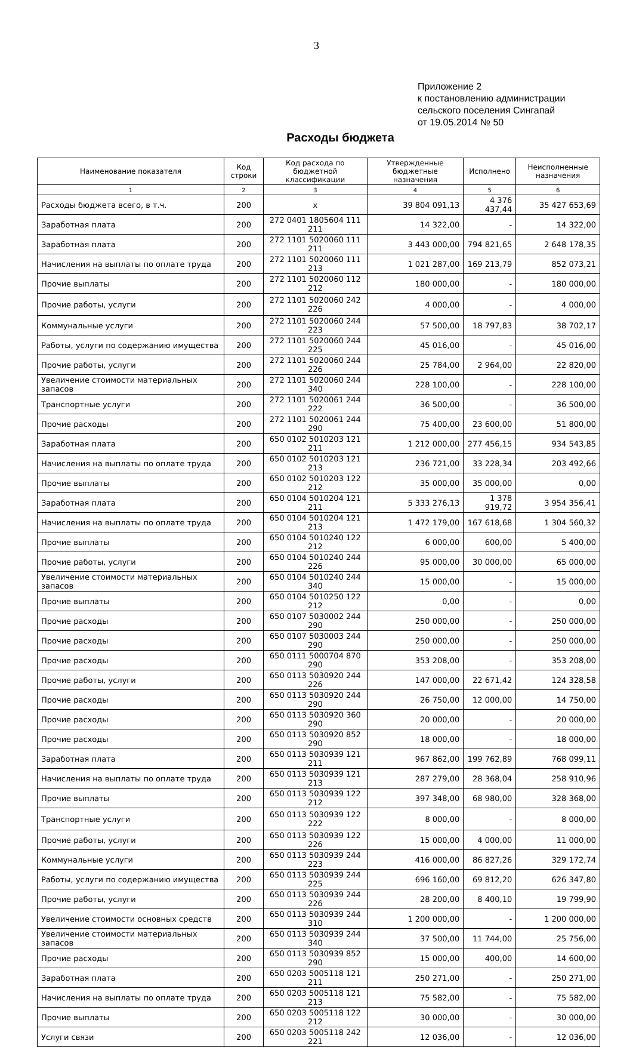3
Приложение 2
к постановлению администрации
сельского поселения Сингапай
от 19.05.2014 № 50
Расходы бюджета
| Наименование показателя | Код строки | Код расхода по бюджетной классификации | Утвержденные бюджетные назначения | Исполнено | Неисполненные назначения |
| --- | --- | --- | --- | --- | --- |
| 1 | 2 | 3 | 4 | 5 | 6 |
| Расходы бюджета всего, в т.ч. | 200 | x | 39 804 091,13 | 4 376 437,44 | 35 427 653,69 |
| Заработная плата | 200 | 272 0401 1805604 111 211 | 14 322,00 | - | 14 322,00 |
| Заработная плата | 200 | 272 1101 5020060 111 211 | 3 443 000,00 | 794 821,65 | 2 648 178,35 |
| Начисления на выплаты по оплате труда | 200 | 272 1101 5020060 111 213 | 1 021 287,00 | 169 213,79 | 852 073,21 |
| Прочие выплаты | 200 | 272 1101 5020060 112 212 | 180 000,00 | - | 180 000,00 |
| Прочие работы, услуги | 200 | 272 1101 5020060 242 226 | 4 000,00 | - | 4 000,00 |
| Коммунальные услуги | 200 | 272 1101 5020060 244 223 | 57 500,00 | 18 797,83 | 38 702,17 |
| Работы, услуги по содержанию имущества | 200 | 272 1101 5020060 244 225 | 45 016,00 | - | 45 016,00 |
| Прочие работы, услуги | 200 | 272 1101 5020060 244 226 | 25 784,00 | 2 964,00 | 22 820,00 |
| Увеличение стоимости материальных запасов | 200 | 272 1101 5020060 244 340 | 228 100,00 | - | 228 100,00 |
| Транспортные услуги | 200 | 272 1101 5020061 244 222 | 36 500,00 | - | 36 500,00 |
| Прочие расходы | 200 | 272 1101 5020061 244 290 | 75 400,00 | 23 600,00 | 51 800,00 |
| Заработная плата | 200 | 650 0102 5010203 121 211 | 1 212 000,00 | 277 456,15 | 934 543,85 |
| Начисления на выплаты по оплате труда | 200 | 650 0102 5010203 121 213 | 236 721,00 | 33 228,34 | 203 492,66 |
| Прочие выплаты | 200 | 650 0102 5010203 122 212 | 35 000,00 | 35 000,00 | 0,00 |
| Заработная плата | 200 | 650 0104 5010204 121 211 | 5 333 276,13 | 1 378 919,72 | 3 954 356,41 |
| Начисления на выплаты по оплате труда | 200 | 650 0104 5010204 121 213 | 1 472 179,00 | 167 618,68 | 1 304 560,32 |
| Прочие выплаты | 200 | 650 0104 5010240 122 212 | 6 000,00 | 600,00 | 5 400,00 |
| Прочие работы, услуги | 200 | 650 0104 5010240 244 226 | 95 000,00 | 30 000,00 | 65 000,00 |
| Увеличение стоимости материальных запасов | 200 | 650 0104 5010240 244 340 | 15 000,00 | - | 15 000,00 |
| Прочие выплаты | 200 | 650 0104 5010250 122 212 | 0,00 | - | 0,00 |
| Прочие расходы | 200 | 650 0107 5030002 244 290 | 250 000,00 | - | 250 000,00 |
| Прочие расходы | 200 | 650 0107 5030003 244 290 | 250 000,00 | - | 250 000,00 |
| Прочие расходы | 200 | 650 0111 5000704 870 290 | 353 208,00 | - | 353 208,00 |
| Прочие работы, услуги | 200 | 650 0113 5030920 244 226 | 147 000,00 | 22 671,42 | 124 328,58 |
| Прочие расходы | 200 | 650 0113 5030920 244 290 | 26 750,00 | 12 000,00 | 14 750,00 |
| Прочие расходы | 200 | 650 0113 5030920 360 290 | 20 000,00 | - | 20 000,00 |
| Прочие расходы | 200 | 650 0113 5030920 852 290 | 18 000,00 | - | 18 000,00 |
| Заработная плата | 200 | 650 0113 5030939 121 211 | 967 862,00 | 199 762,89 | 768 099,11 |
| Начисления на выплаты по оплате труда | 200 | 650 0113 5030939 121 213 | 287 279,00 | 28 368,04 | 258 910,96 |
| Прочие выплаты | 200 | 650 0113 5030939 122 212 | 397 348,00 | 68 980,00 | 328 368,00 |
| Транспортные услуги | 200 | 650 0113 5030939 122 222 | 8 000,00 | - | 8 000,00 |
| Прочие работы, услуги | 200 | 650 0113 5030939 122 226 | 15 000,00 | 4 000,00 | 11 000,00 |
| Коммунальные услуги | 200 | 650 0113 5030939 244 223 | 416 000,00 | 86 827,26 | 329 172,74 |
| Работы, услуги по содержанию имущества | 200 | 650 0113 5030939 244 225 | 696 160,00 | 69 812,20 | 626 347,80 |
| Прочие работы, услуги | 200 | 650 0113 5030939 244 226 | 28 200,00 | 8 400,10 | 19 799,90 |
| Увеличение стоимости основных средств | 200 | 650 0113 5030939 244 310 | 1 200 000,00 | - | 1 200 000,00 |
| Увеличение стоимости материальных запасов | 200 | 650 0113 5030939 244 340 | 37 500,00 | 11 744,00 | 25 756,00 |
| Прочие расходы | 200 | 650 0113 5030939 852 290 | 15 000,00 | 400,00 | 14 600,00 |
| Заработная плата | 200 | 650 0203 5005118 121 211 | 250 271,00 | - | 250 271,00 |
| Начисления на выплаты по оплате труда | 200 | 650 0203 5005118 121 213 | 75 582,00 | - | 75 582,00 |
| Прочие выплаты | 200 | 650 0203 5005118 122 212 | 30 000,00 | - | 30 000,00 |
| Услуги связи | 200 | 650 0203 5005118 242 221 | 12 036,00 | - | 12 036,00 |